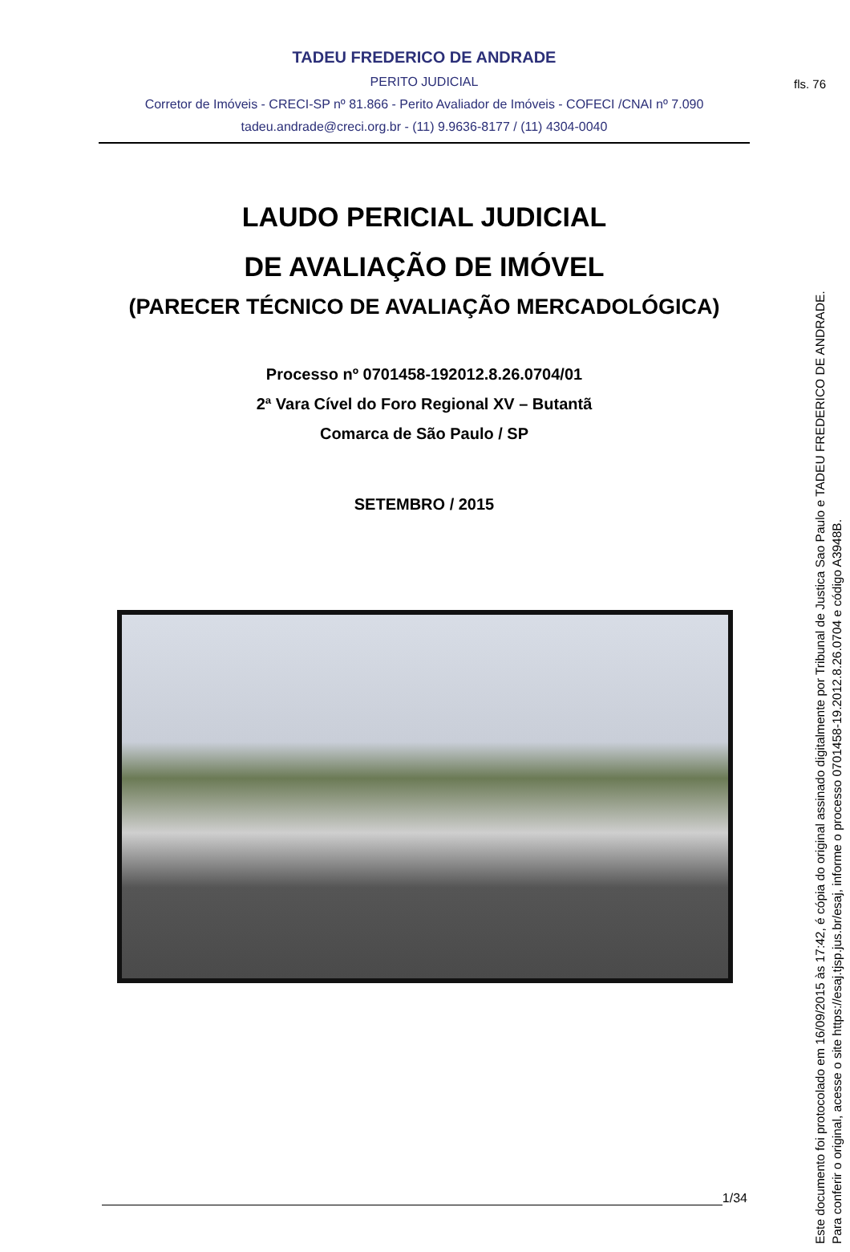fls. 76
TADEU FREDERICO DE ANDRADE
PERITO JUDICIAL
Corretor de Imóveis - CRECI-SP nº 81.866 - Perito Avaliador de Imóveis - COFECI /CNAI nº 7.090
tadeu.andrade@creci.org.br - (11) 9.9636-8177 / (11) 4304-0040
LAUDO PERICIAL JUDICIAL
DE AVALIAÇÃO DE IMÓVEL
(PARECER TÉCNICO DE AVALIAÇÃO MERCADOLÓGICA)
Processo nº 0701458-192012.8.26.0704/01
2ª Vara Cível do Foro Regional XV – Butantã
Comarca de São Paulo / SP
SETEMBRO / 2015
1/34
Este documento foi protocolado em 16/09/2015 às 17:42, é cópia do original assinado digitalmente por Tribunal de Justica Sao Paulo e TADEU FREDERICO DE ANDRADE.
Para conferir o original, acesse o site https://esaj.tjsp.jus.br/esaj, informe o processo 0701458-19.2012.8.26.0704 e código A3948B.